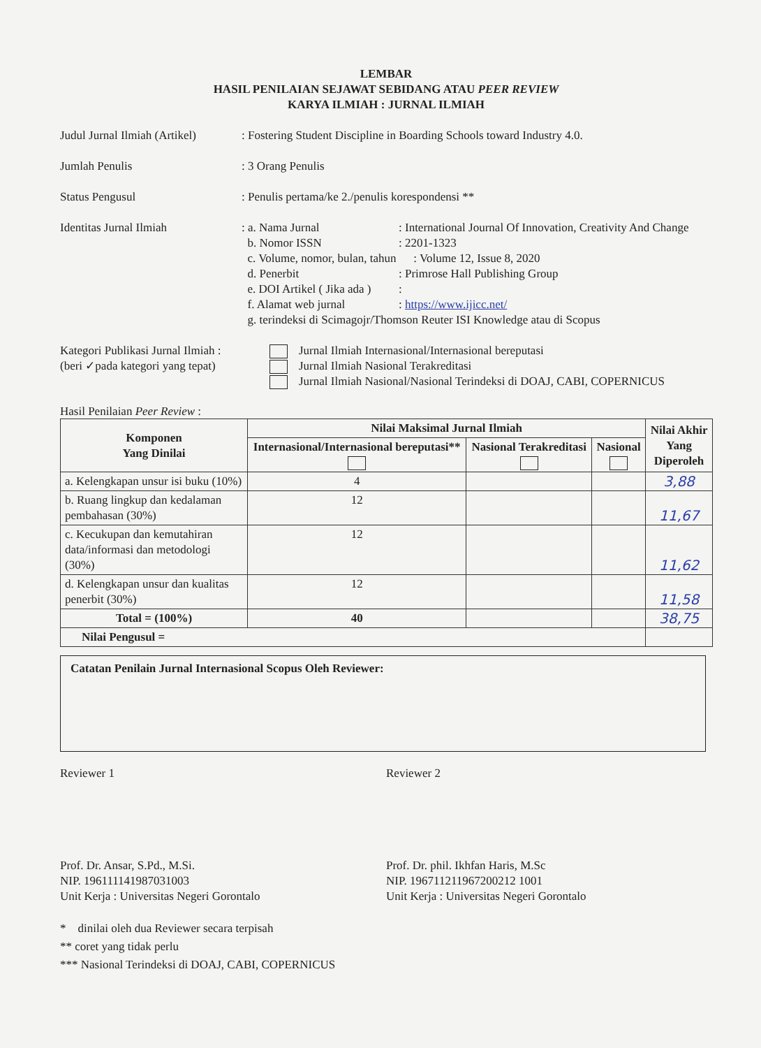LEMBAR
HASIL PENILAIAN SEJAWAT SEBIDANG ATAU PEER REVIEW
KARYA ILMIAH : JURNAL ILMIAH
Judul Jurnal Ilmiah (Artikel)
: Fostering Student Discipline in Boarding Schools toward Industry 4.0.
Jumlah Penulis : 3 Orang Penulis
Status Pengusul : Penulis pertama/ke 2./penulis korespondensi **
Identitas Jurnal Ilmiah : a. Nama Jurnal : International Journal Of Innovation, Creativity And Change
b. Nomor ISSN : 2201-1323
c. Volume, nomor, bulan, tahun
: Volume 12, Issue 8, 2020
d. Penerbit : Primrose Hall Publishing Group
e. DOI Artikel ( Jika ada )
:
f. Alamat web jurnal : https://www.ijicc.net/
g. terindeksi di Scimagojr/Thomson Reuter ISI Knowledge atau di Scopus
Kategori Publikasi Jurnal Ilmiah :
(beri ✓pada kategori yang tepat)
Jurnal Ilmiah Internasional/Internasional bereputasi
Jurnal Ilmiah Nasional Terakreditasi
Jurnal Ilmiah Nasional/Nasional Terindeksi di DOAJ, CABI, COPERNICUS
Hasil Penilaian Peer Review :
| Komponen Yang Dinilai | Nilai Maksimal Jurnal Ilmiah | | | Nilai Akhir Yang Diperoleh |
| --- | --- | --- | --- | --- |
| | Internasional/Internasional bereputasi** | Nasional Terakreditasi | Nasional | |
| a. Kelengkapan unsur isi buku (10%) | 4 | | | 3,88 |
| b. Ruang lingkup dan kedalaman pembahasan (30%) | 12 | | | 11,67 |
| c. Kecukupan dan kemutahiran data/informasi dan metodologi (30%) | 12 | | | 11,62 |
| d. Kelengkapan unsur dan kualitas penerbit (30%) | 12 | | | 11,58 |
| Total = (100%) | 40 | | | 38,75 |
| Nilai Pengusul = | | | | |
Catatan Penilain Jurnal Internasional Scopus Oleh Reviewer:
Reviewer 1
Prof. Dr. Ansar, S.Pd., M.Si.
NIP. 196111141987031003
Unit Kerja : Universitas Negeri Gorontalo
Reviewer 2
Prof. Dr. phil. Ikhfan Haris, M.Sc
NIP. 196711211967200212 1001
Unit Kerja : Universitas Negeri Gorontalo
* dinilai oleh dua Reviewer secara terpisah
** coret yang tidak perlu
*** Nasional Terindeksi di DOAJ, CABI, COPERNICUS